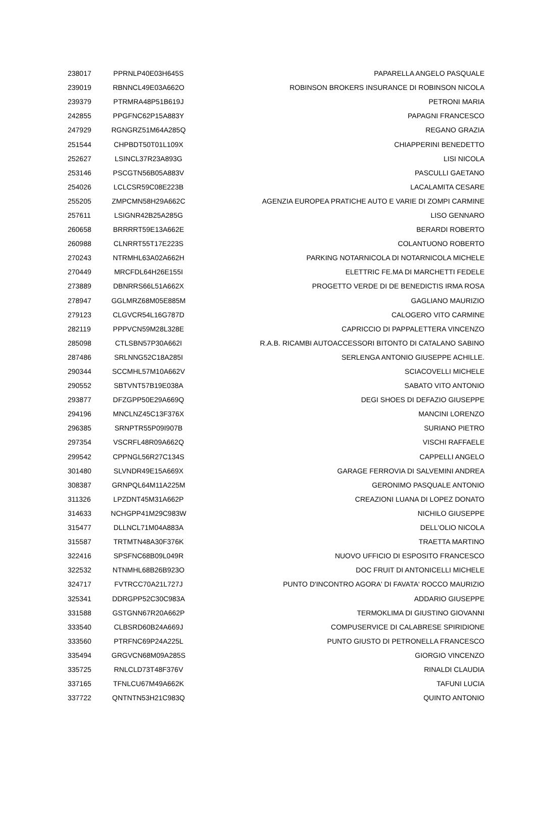| 238017 | PPRNLP40E03H645S | PAPARELLA ANGELO PASQUALE |
| 239019 | RBNNCL49E03A662O | ROBINSON BROKERS INSURANCE DI ROBINSON NICOLA |
| 239379 | PTRMRA48P51B619J | PETRONI MARIA |
| 242855 | PPGFNC62P15A883Y | PAPAGNI FRANCESCO |
| 247929 | RGNGRZ51M64A285Q | REGANO GRAZIA |
| 251544 | CHPBDT50T01L109X | CHIAPPERINI BENEDETTO |
| 252627 | LSINCL37R23A893G | LISI NICOLA |
| 253146 | PSCGTN56B05A883V | PASCULLI GAETANO |
| 254026 | LCLCSR59C08E223B | LACALAMITA CESARE |
| 255205 | ZMPCMN58H29A662C | AGENZIA EUROPEA PRATICHE AUTO E VARIE DI ZOMPI CARMINE |
| 257611 | LSIGNR42B25A285G | LISO GENNARO |
| 260658 | BRRRRT59E13A662E | BERARDI ROBERTO |
| 260988 | CLNRRT55T17E223S | COLANTUONO ROBERTO |
| 270243 | NTRMHL63A02A662H | PARKING NOTARNICOLA DI NOTARNICOLA MICHELE |
| 270449 | MRCFDL64H26E155I | ELETTRIC FE.MA DI MARCHETTI FEDELE |
| 273889 | DBNRRS66L51A662X | PROGETTO VERDE DI DE BENEDICTIS IRMA ROSA |
| 278947 | GGLMRZ68M05E885M | GAGLIANO MAURIZIO |
| 279123 | CLGVCR54L16G787D | CALOGERO VITO CARMINE |
| 282119 | PPPVCN59M28L328E | CAPRICCIO DI PAPPALETTERA VINCENZO |
| 285098 | CTLSBN57P30A662I | R.A.B. RICAMBI AUTOACCESSORI BITONTO DI CATALANO SABINO |
| 287486 | SRLNNG52C18A285I | SERLENGA ANTONIO GIUSEPPE ACHILLE. |
| 290344 | SCCMHL57M10A662V | SCIACOVELLI MICHELE |
| 290552 | SBTVNT57B19E038A | SABATO VITO ANTONIO |
| 293877 | DFZGPP50E29A669Q | DEGI SHOES DI DEFAZIO GIUSEPPE |
| 294196 | MNCLNZ45C13F376X | MANCINI LORENZO |
| 296385 | SRNPTR55P09I907B | SURIANO PIETRO |
| 297354 | VSCRFL48R09A662Q | VISCHI RAFFAELE |
| 299542 | CPPNGL56R27C134S | CAPPELLI ANGELO |
| 301480 | SLVNDR49E15A669X | GARAGE FERROVIA DI SALVEMINI ANDREA |
| 308387 | GRNPQL64M11A225M | GERONIMO PASQUALE ANTONIO |
| 311326 | LPZDNT45M31A662P | CREAZIONI LUANA DI LOPEZ DONATO |
| 314633 | NCHGPP41M29C983W | NICHILO GIUSEPPE |
| 315477 | DLLNCL71M04A883A | DELL'OLIO NICOLA |
| 315587 | TRTMTN48A30F376K | TRAETTA MARTINO |
| 322416 | SPSFNC68B09L049R | NUOVO UFFICIO DI ESPOSITO FRANCESCO |
| 322532 | NTNMHL68B26B923O | DOC FRUIT DI ANTONICELLI MICHELE |
| 324717 | FVTRCC70A21L727J | PUNTO D'INCONTRO AGORA' DI FAVATA' ROCCO MAURIZIO |
| 325341 | DDRGPP52C30C983A | ADDARIO GIUSEPPE |
| 331588 | GSTGNN67R20A662P | TERMOKLIMA DI GIUSTINO GIOVANNI |
| 333540 | CLBSRD60B24A669J | COMPUSERVICE DI CALABRESE SPIRIDIONE |
| 333560 | PTRFNC69P24A225L | PUNTO GIUSTO DI PETRONELLA FRANCESCO |
| 335494 | GRGVCN68M09A285S | GIORGIO VINCENZO |
| 335725 | RNLCLD73T48F376V | RINALDI CLAUDIA |
| 337165 | TFNLCU67M49A662K | TAFUNI LUCIA |
| 337722 | QNTNTN53H21C983Q | QUINTO ANTONIO |